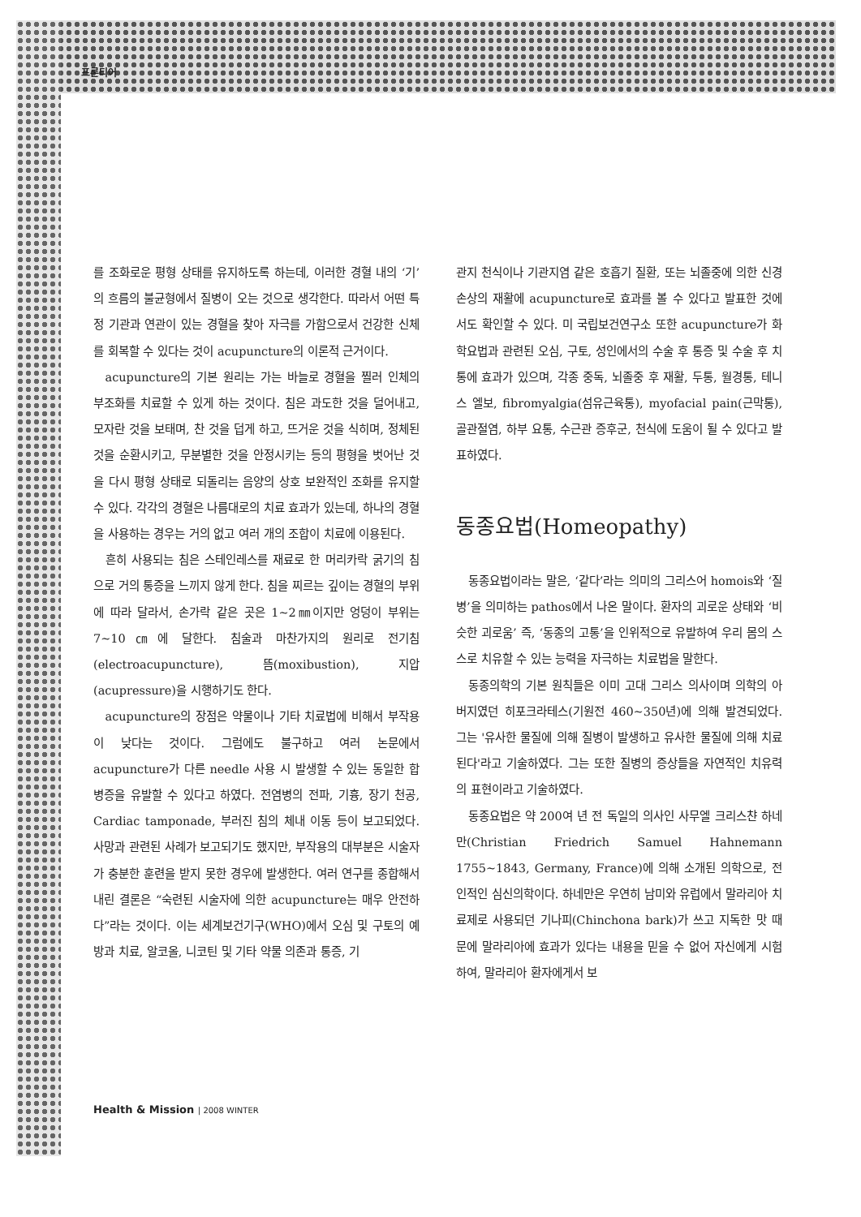프론티어
를 조화로운 평형 상태를 유지하도록 하는데, 이러한 경혈 내의 ‘기’의 흐름의 불균형에서 질병이 오는 것으로 생각한다. 따라서 어떤 특정 기관과 연관이 있는 경혈을 찾아 자극를 가함으로서 건강한 신체를 회복할 수 있다는 것이 acupuncture의 이론적 근거이다.
acupuncture의 기본 원리는 가는 바늘로 경혈을 찔러 인체의 부조화를 치료할 수 있게 하는 것이다. 침은 과도한 것을 덜어내고, 모자란 것을 보태며, 찬 것을 덥게 하고, 뜨거운 것을 식히며, 정체된 것을 순환시키고, 무분별한 것을 안정시키는 등의 평형을 벗어난 것을 다시 평형 상태로 되돌리는 음양의 상호 보완적인 조화를 유지할 수 있다. 각각의 경혈은 나름대로의 치료 효과가 있는데, 하나의 경혈을 사용하는 경우는 거의 없고 여러 개의 조합이 치료에 이용된다.
흔히 사용되는 침은 스테인레스를 재료로 한 머리카락 굵기의 침으로 거의 통증을 느끼지 않게 한다. 침을 찌르는 깊이는 경혈의 부위에 따라 달라서, 손가락 같은 곳은 1~2㎜이지만 엉덩이 부위는 7~10㎝에 달한다. 침술과 마찬가지의 원리로 전기침(electroacupuncture), 뜸(moxibustion), 지압(acupressure)을 시행하기도 한다.
acupuncture의 장점은 약물이나 기타 치료법에 비해서 부작용이 낮다는 것이다. 그럼에도 불구하고 여러 논문에서 acupuncture가 다른 needle 사용 시 발생할 수 있는 동일한 합병증을 유발할 수 있다고 하였다. 전염병의 전파, 기흉, 장기 천공, Cardiac tamponade, 부러진 침의 체내 이동 등이 보고되었다. 사망과 관련된 사례가 보고되기도 했지만, 부작용의 대부분은 시술자가 충분한 훈련을 받지 못한 경우에 발생한다. 여러 연구를 종합해서 내린 결론은 “숙련된 시술자에 의한 acupuncture는 매우 안전하다”라는 것이다. 이는 세계보건기구(WHO)에서 오심 및 구토의 예방과 치료, 알코올, 니코틴 및 기타 약물 의존과 통증, 기
관지 천식이나 기관지염 같은 호흡기 질환, 또는 뇌졸중에 의한 신경 손상의 재활에 acupuncture로 효과를 볼 수 있다고 발표한 것에서도 확인할 수 있다. 미 국립보건연구소 또한 acupuncture가 화학요법과 관련된 오심, 구토, 성인에서의 수술 후 통증 및 수술 후 치통에 효과가 있으며, 각종 중독, 뇌졸중 후 재활, 두통, 월경통, 테니스 엘보, fibromyalgia(섬유근육통), myofacial pain(근막통), 골관절염, 하부 요통, 수근관 증후군, 천식에 도움이 될 수 있다고 발표하였다.
동종요법(Homeopathy)
동종요법이라는 말은, ‘같다’라는 의미의 그리스어 homois와 ‘질병’을 의미하는 pathos에서 나온 말이다. 환자의 괴로운 상태와 ‘비슷한 괴로움’ 즉, ‘동종의 고통’을 인위적으로 유발하여 우리 몸의 스스로 치유할 수 있는 능력을 자극하는 치료법을 말한다.
동종의학의 기본 원칙들은 이미 고대 그리스 의사이며 의학의 아버지였던 히포크라테스(기원전 460~350년)에 의해 발견되었다. 그는 '유사한 물질에 의해 질병이 발생하고 유사한 물질에 의해 치료된다'라고 기술하였다. 그는 또한 질병의 증상들을 자연적인 치유력의 표현이라고 기술하였다.
동종요법은 약 200여 년 전 독일의 의사인 사무엘 크리스챤 하네만(Christian Friedrich Samuel Hahnemann 1755~1843, Germany, France)에 의해 소개된 의학으로, 전인적인 심신의학이다. 하네만은 우연히 남미와 유럽에서 말라리아 치료제로 사용되던 기나피(Chinchona bark)가 쓰고 지독한 맛 때문에 말라리아에 효과가 있다는 내용을 믿을 수 없어 자신에게 시험하여, 말라리아 환자에게서 보
Health & Mission | 2008 WINTER